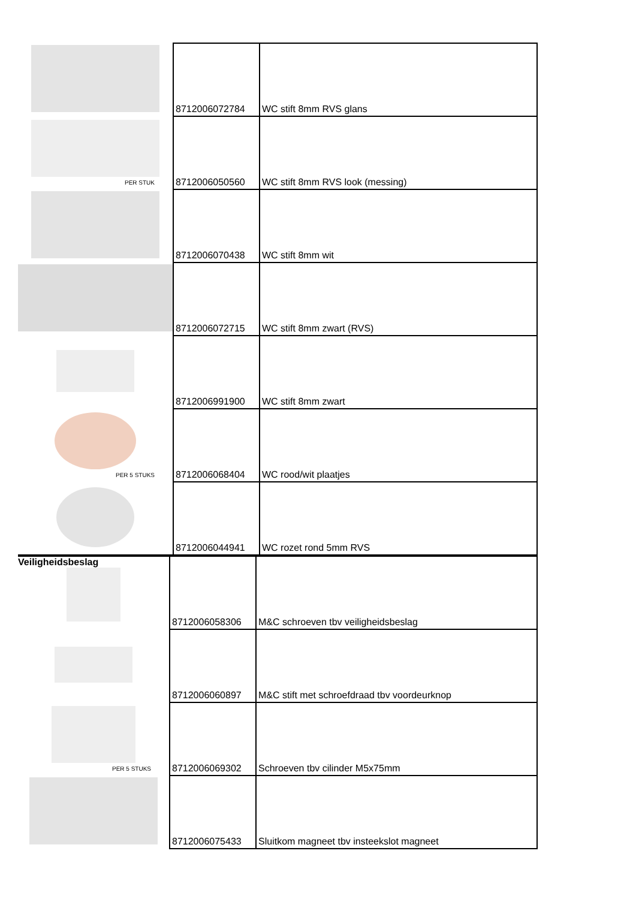| | 8712006072784 | WC stift 8mm RVS glans |
| PER STUK | 8712006050560 | WC stift 8mm RVS look (messing) |
| | 8712006070438 | WC stift 8mm wit |
| | 8712006072715 | WC stift 8mm zwart (RVS) |
| | 8712006991900 | WC stift 8mm zwart |
| PER 5 STUKS | 8712006068404 | WC rood/wit plaatjes |
| | 8712006044941 | WC rozet rond 5mm RVS |
| Veiligheidsbeslag | 8712006058306 | M&C schroeven tbv veiligheidsbeslag |
| | 8712006060897 | M&C stift met schroefdraad tbv voordeurknop |
| PER 5 STUKS | 8712006069302 | Schroeven tbv cilinder M5x75mm |
| | 8712006075433 | Sluitkom magneet tbv insteekslot magneet |